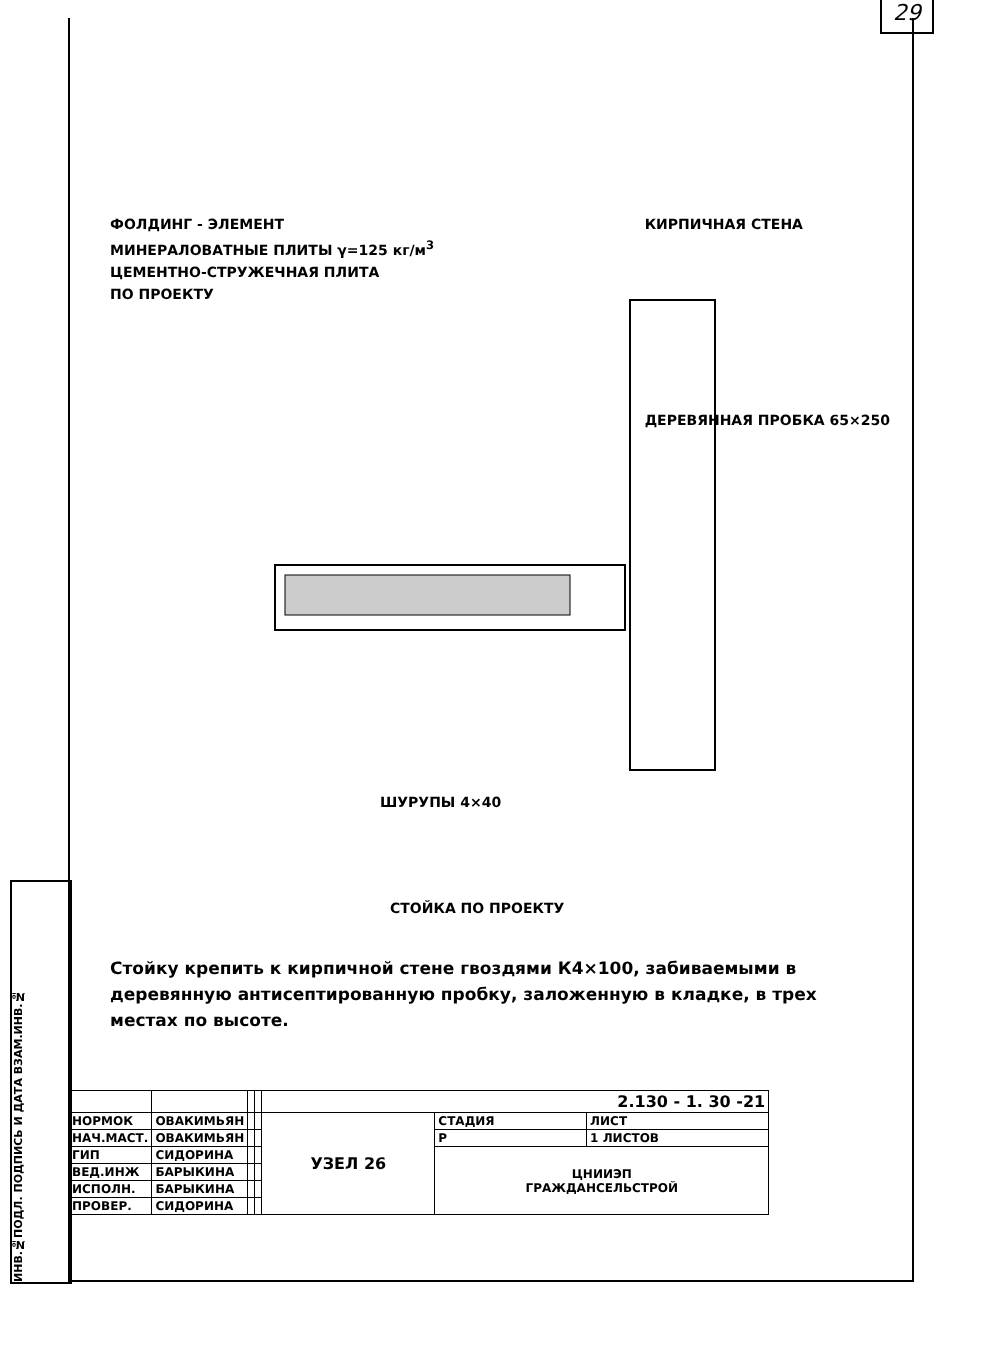29
ИНВ.№ПОДЛ. ПОДПИСЬ И ДАТА ВЗАМ.ИНВ.№
ФОЛДИНГ - ЭЛЕМЕНТ
МИНЕРАЛОВАТНЫЕ ПЛИТЫ γ=125 кг/м<sup>3</sup>
ЦЕМЕНТНО-СТРУЖЕЧНАЯ ПЛИТА
ПО ПРОЕКТУ
КИРПИЧНАЯ СТЕНА
ДЕРЕВЯННАЯ ПРОБКА 65×250
ШУРУПЫ 4×40
СТОЙКА ПО ПРОЕКТУ
Стойку крепить к кирпичной стене гвоздями К4×100, забиваемыми в деревянную антисептированную пробку, заложенную в кладке, в трех местах по высоте.
| | | | | 2.130 - 1. 30 -21 | | |
| НОРМОК | ОВАКИМЬЯН | | | УЗЕЛ 26 | СТАДИЯ | ЛИСТ |
| НАЧ.МАСТ. | ОВАКИМЬЯН | | | | Р | 1 ЛИСТОВ |
| ГИП | СИДОРИНА | | | | ЦНИИЭП ГРАЖДАНСЕЛЬСТРОЙ | |
| ВЕД.ИНЖ | БАРЫКИНА | | | | | |
| ИСПОЛН. | БАРЫКИНА | | | | | |
| ПРОВЕР. | СИДОРИНА | | | | | |